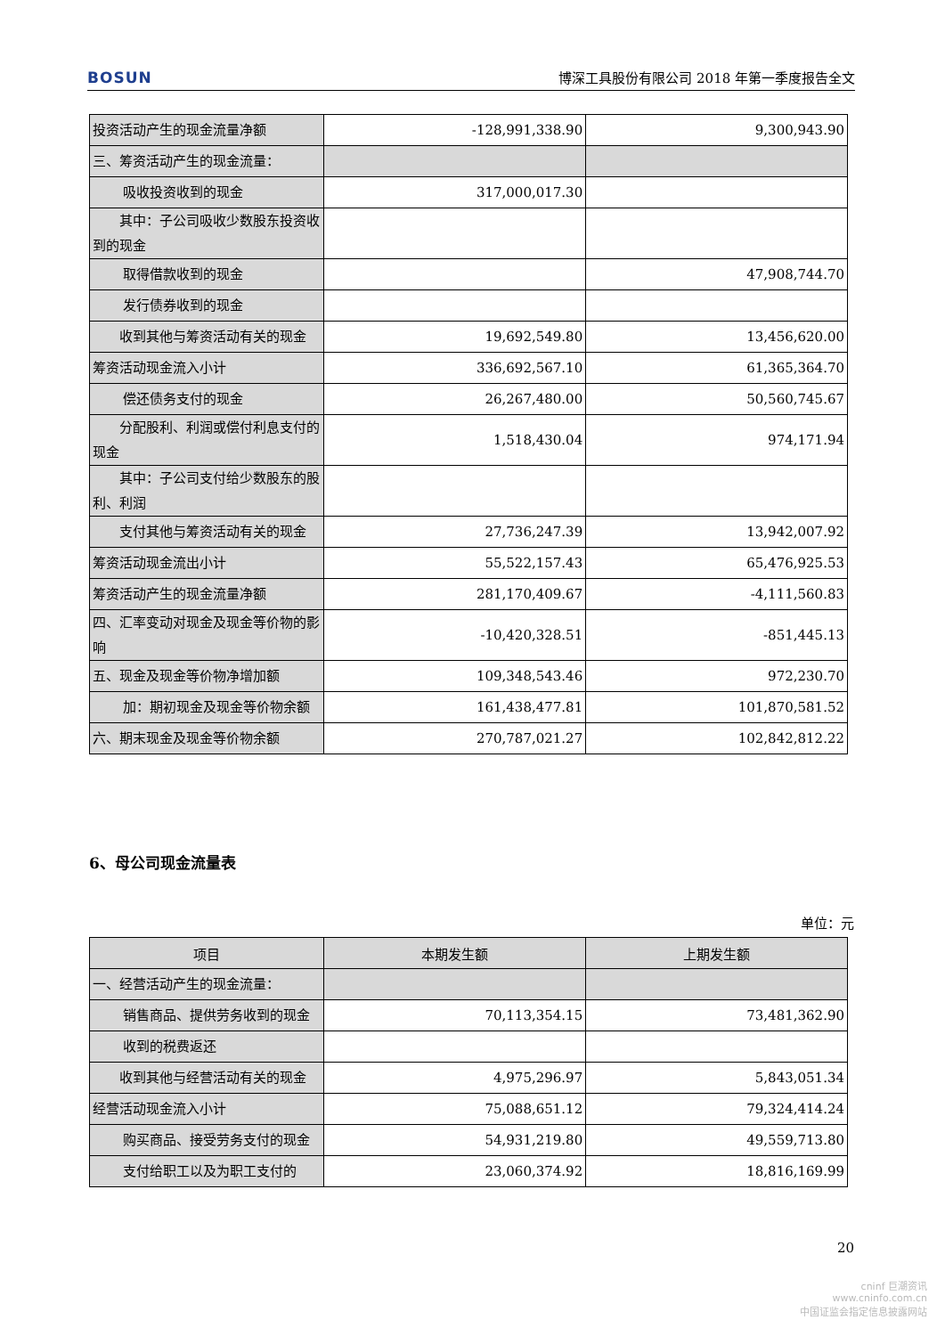BOSUN 博深工具股份有限公司 2018 年第一季度报告全文
| 投资活动产生的现金流量净额 | -128,991,338.90 | 9,300,943.90 |
| 三、筹资活动产生的现金流量： | | |
| 吸收投资收到的现金 | 317,000,017.30 | |
| 其中：子公司吸收少数股东投资收到的现金 | | |
| 取得借款收到的现金 | | 47,908,744.70 |
| 发行债券收到的现金 | | |
| 收到其他与筹资活动有关的现金 | 19,692,549.80 | 13,456,620.00 |
| 筹资活动现金流入小计 | 336,692,567.10 | 61,365,364.70 |
| 偿还债务支付的现金 | 26,267,480.00 | 50,560,745.67 |
| 分配股利、利润或偿付利息支付的现金 | 1,518,430.04 | 974,171.94 |
| 其中：子公司支付给少数股东的股利、利润 | | |
| 支付其他与筹资活动有关的现金 | 27,736,247.39 | 13,942,007.92 |
| 筹资活动现金流出小计 | 55,522,157.43 | 65,476,925.53 |
| 筹资活动产生的现金流量净额 | 281,170,409.67 | -4,111,560.83 |
| 四、汇率变动对现金及现金等价物的影响 | -10,420,328.51 | -851,445.13 |
| 五、现金及现金等价物净增加额 | 109,348,543.46 | 972,230.70 |
| 加：期初现金及现金等价物余额 | 161,438,477.81 | 101,870,581.52 |
| 六、期末现金及现金等价物余额 | 270,787,021.27 | 102,842,812.22 |
6、母公司现金流量表
单位：元
| 项目 | 本期发生额 | 上期发生额 |
| --- | --- | --- |
| 一、经营活动产生的现金流量： | | |
| 销售商品、提供劳务收到的现金 | 70,113,354.15 | 73,481,362.90 |
| 收到的税费返还 | | |
| 收到其他与经营活动有关的现金 | 4,975,296.97 | 5,843,051.34 |
| 经营活动现金流入小计 | 75,088,651.12 | 79,324,414.24 |
| 购买商品、接受劳务支付的现金 | 54,931,219.80 | 49,559,713.80 |
| 支付给职工以及为职工支付的 | 23,060,374.92 | 18,816,169.99 |
20
cninf 巨潮资讯
www.cninfo.com.cn
中国证监会指定信息披露网站